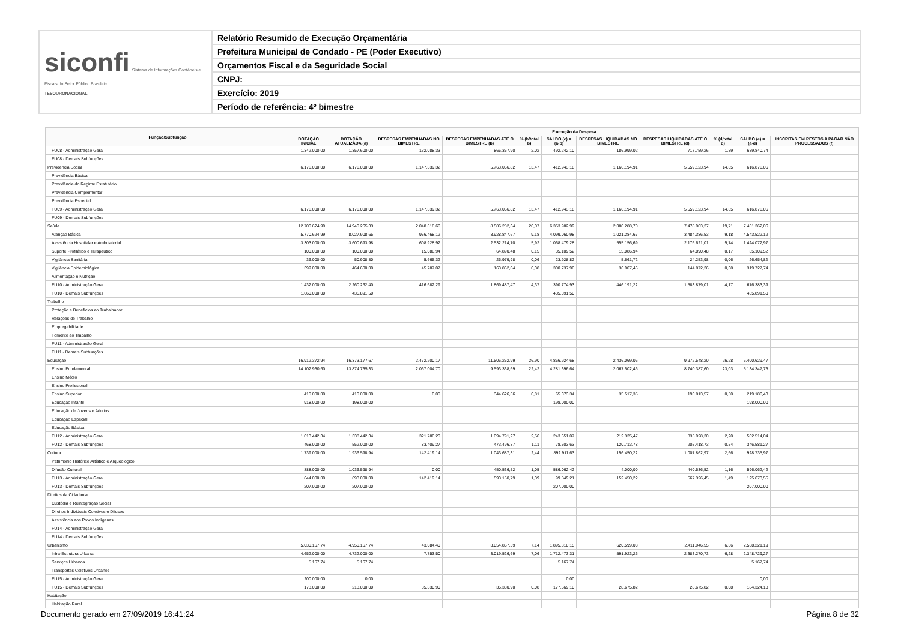| siconfi Sistema de Informações Contábeis e Fiscais do Setor Público Brasileiro TESOURONACIONAL | Relatório Resumido de Execução Orçamentária |
| | Prefeitura Municipal de Condado - PE (Poder Executivo) |
| | Orçamentos Fiscal e da Seguridade Social |
| | CNPJ: |
| | Exercício: 2019 |
| | Período de referência: 4º bimestre |
| Função/Subfunção | Execução da Despesa | | | | | | | | | | |
| --- | --- | --- | --- | --- | --- | --- | --- | --- | --- | --- | --- |
| | DOTAÇÃO INICIAL | DOTAÇÃO ATUALIZADA (a) | DESPESAS EMPENHADAS NO BIMESTRE | DESPESAS EMPENHADAS ATÉ O BIMESTRE (b) | % (b/total b) | SALDO (c) = (a-b) | DESPESAS LIQUIDADAS NO BIMESTRE | DESPESAS LIQUIDADAS ATÉ O BIMESTRE (d) | % (d/total d) | SALDO (e) = (a-d) | INSCRITAS EM RESTOS A PAGAR NÃO PROCESSADOS (f) |
| FU08 - Administração Geral | 1.342.000,00 | 1.357.600,00 | 132.088,33 | 865.357,90 | 2,02 | 492.242,10 | 186.999,02 | 717.759,26 | 1,89 | 639.840,74 | |
| FU08 - Demais Subfunções | | | | | | | | | | | |
| Previdência Social | 6.176.000,00 | 6.176.000,00 | 1.147.339,32 | 5.763.056,82 | 13,47 | 412.943,18 | 1.166.194,91 | 5.559.123,94 | 14,65 | 616.876,06 | |
| Previdência Básica | | | | | | | | | | | |
| Previdência do Regime Estatutário | | | | | | | | | | | |
| Previdência Complementar | | | | | | | | | | | |
| Previdência Especial | | | | | | | | | | | |
| FU09 - Administração Geral | 6.176.000,00 | 6.176.000,00 | 1.147.339,32 | 5.763.056,82 | 13,47 | 412.943,18 | 1.166.194,91 | 5.559.123,94 | 14,65 | 616.876,06 | |
| FU09 - Demais Subfunções | | | | | | | | | | | |
| Saúde | 12.700.624,99 | 14.940.265,33 | 2.048.618,66 | 8.586.282,34 | 20,07 | 6.353.982,99 | 2.080.288,70 | 7.478.903,27 | 19,71 | 7.461.362,06 | |
| Atenção Básica | 5.770.624,99 | 8.027.908,65 | 956.468,12 | 3.928.847,67 | 9,18 | 4.099.060,98 | 1.021.284,67 | 3.484.386,53 | 9,18 | 4.543.522,12 | |
| Assistência Hospitalar e Ambulatorial | 3.303.000,00 | 3.600.693,98 | 608.928,92 | 2.532.214,70 | 5,92 | 1.068.479,28 | 555.156,69 | 2.176.621,01 | 5,74 | 1.424.072,97 | |
| Suporte Profilático e Terapêutico | 100.000,00 | 100.000,00 | 15.086,94 | 64.890,48 | 0,15 | 35.109,52 | 15.086,94 | 64.890,48 | 0,17 | 35.109,52 | |
| Vigilância Sanitária | 36.000,00 | 50.908,80 | 5.665,32 | 26.979,98 | 0,06 | 23.928,82 | 5.661,72 | 24.253,98 | 0,06 | 26.654,82 | |
| Vigilância Epidemiológica | 399.000,00 | 464.600,00 | 45.787,07 | 163.862,04 | 0,38 | 300.737,96 | 36.907,46 | 144.872,26 | 0,38 | 319.727,74 | |
| Alimentação e Nutrição | | | | | | | | | | | |
| FU10 - Administração Geral | 1.432.000,00 | 2.260.262,40 | 416.682,29 | 1.869.487,47 | 4,37 | 390.774,93 | 446.191,22 | 1.583.879,01 | 4,17 | 676.383,39 | |
| FU10 - Demais Subfunções | 1.660.000,00 | 435.891,50 | | | | 435.891,50 | | | | 435.891,50 | |
| Trabalho | | | | | | | | | | | |
| Proteção e Benefícios ao Trabalhador | | | | | | | | | | | |
| Relações de Trabalho | | | | | | | | | | | |
| Empregabilidade | | | | | | | | | | | |
| Fomento ao Trabalho | | | | | | | | | | | |
| FU11 - Administração Geral | | | | | | | | | | | |
| FU11 - Demais Subfunções | | | | | | | | | | | |
| Educação | 16.912.372,94 | 16.373.177,67 | 2.472.200,17 | 11.506.252,99 | 26,90 | 4.866.924,68 | 2.436.069,06 | 9.972.548,20 | 26,28 | 6.400.629,47 | |
| Ensino Fundamental | 14.102.930,60 | 13.874.735,33 | 2.067.004,70 | 9.593.338,69 | 22,42 | 4.281.396,64 | 2.067.502,46 | 8.740.387,60 | 23,03 | 5.134.347,73 | |
| Ensino Médio | | | | | | | | | | | |
| Ensino Profissional | | | | | | | | | | | |
| Ensino Superior | 410.000,00 | 410.000,00 | 0,00 | 344.626,66 | 0,81 | 65.373,34 | 35.517,35 | 190.813,57 | 0,50 | 219.186,43 | |
| Educação Infantil | 918.000,00 | 198.000,00 | | | | 198.000,00 | | | | 198.000,00 | |
| Educação de Jovens e Adultos | | | | | | | | | | | |
| Educação Especial | | | | | | | | | | | |
| Educação Básica | | | | | | | | | | | |
| FU12 - Administração Geral | 1.013.442,34 | 1.338.442,34 | 321.786,20 | 1.094.791,27 | 2,56 | 243.651,07 | 212.335,47 | 835.928,30 | 2,20 | 502.514,04 | |
| FU12 - Demais Subfunções | 468.000,00 | 552.000,00 | 83.409,27 | 473.496,37 | 1,11 | 78.503,63 | 120.713,78 | 205.418,73 | 0,54 | 346.581,27 | |
| Cultura | 1.739.000,00 | 1.936.598,94 | 142.419,14 | 1.043.687,31 | 2,44 | 892.911,63 | 156.450,22 | 1.007.862,97 | 2,66 | 928.735,97 | |
| Patrimônio Histórico Artístico e Arqueológico | | | | | | | | | | | |
| Difusão Cultural | 888.000,00 | 1.036.598,94 | 0,00 | 450.536,52 | 1,05 | 586.062,42 | 4.000,00 | 440.536,52 | 1,16 | 596.062,42 | |
| FU13 - Administração Geral | 644.000,00 | 693.000,00 | 142.419,14 | 593.150,79 | 1,39 | 99.849,21 | 152.450,22 | 567.326,45 | 1,49 | 125.673,55 | |
| FU13 - Demais Subfunções | 207.000,00 | 207.000,00 | | | | 207.000,00 | | | | 207.000,00 | |
| Direitos da Cidadania | | | | | | | | | | | |
| Custódia e Reintegração Social | | | | | | | | | | | |
| Direitos Individuais Coletivos e Difusos | | | | | | | | | | | |
| Assistência aos Povos Indígenas | | | | | | | | | | | |
| FU14 - Administração Geral | | | | | | | | | | | |
| FU14 - Demais Subfunções | | | | | | | | | | | |
| Urbanismo | 5.030.167,74 | 4.950.167,74 | 43.084,40 | 3.054.857,59 | 7,14 | 1.895.310,15 | 620.599,08 | 2.411.946,55 | 6,36 | 2.538.221,19 | |
| Infra-Estrutura Urbana | 4.652.000,00 | 4.732.000,00 | 7.753,50 | 3.019.526,69 | 7,06 | 1.712.473,31 | 591.923,26 | 2.383.270,73 | 6,28 | 2.348.729,27 | |
| Serviços Urbanos | 5.167,74 | 5.167,74 | | | | 5.167,74 | | | | 5.167,74 | |
| Transportes Coletivos Urbanos | | | | | | | | | | | |
| FU15 - Administração Geral | 200.000,00 | 0,00 | | | | 0,00 | | | | 0,00 | |
| FU15 - Demais Subfunções | 173.000,00 | 213.000,00 | 35.330,90 | 35.330,90 | 0,08 | 177.669,10 | 28.675,82 | 28.675,82 | 0,08 | 184.324,18 | |
| Habitação | | | | | | | | | | | |
| Habitação Rural | | | | | | | | | | | |
Documento gerado em 27/09/2019 16:41:24 Página 8 de 32